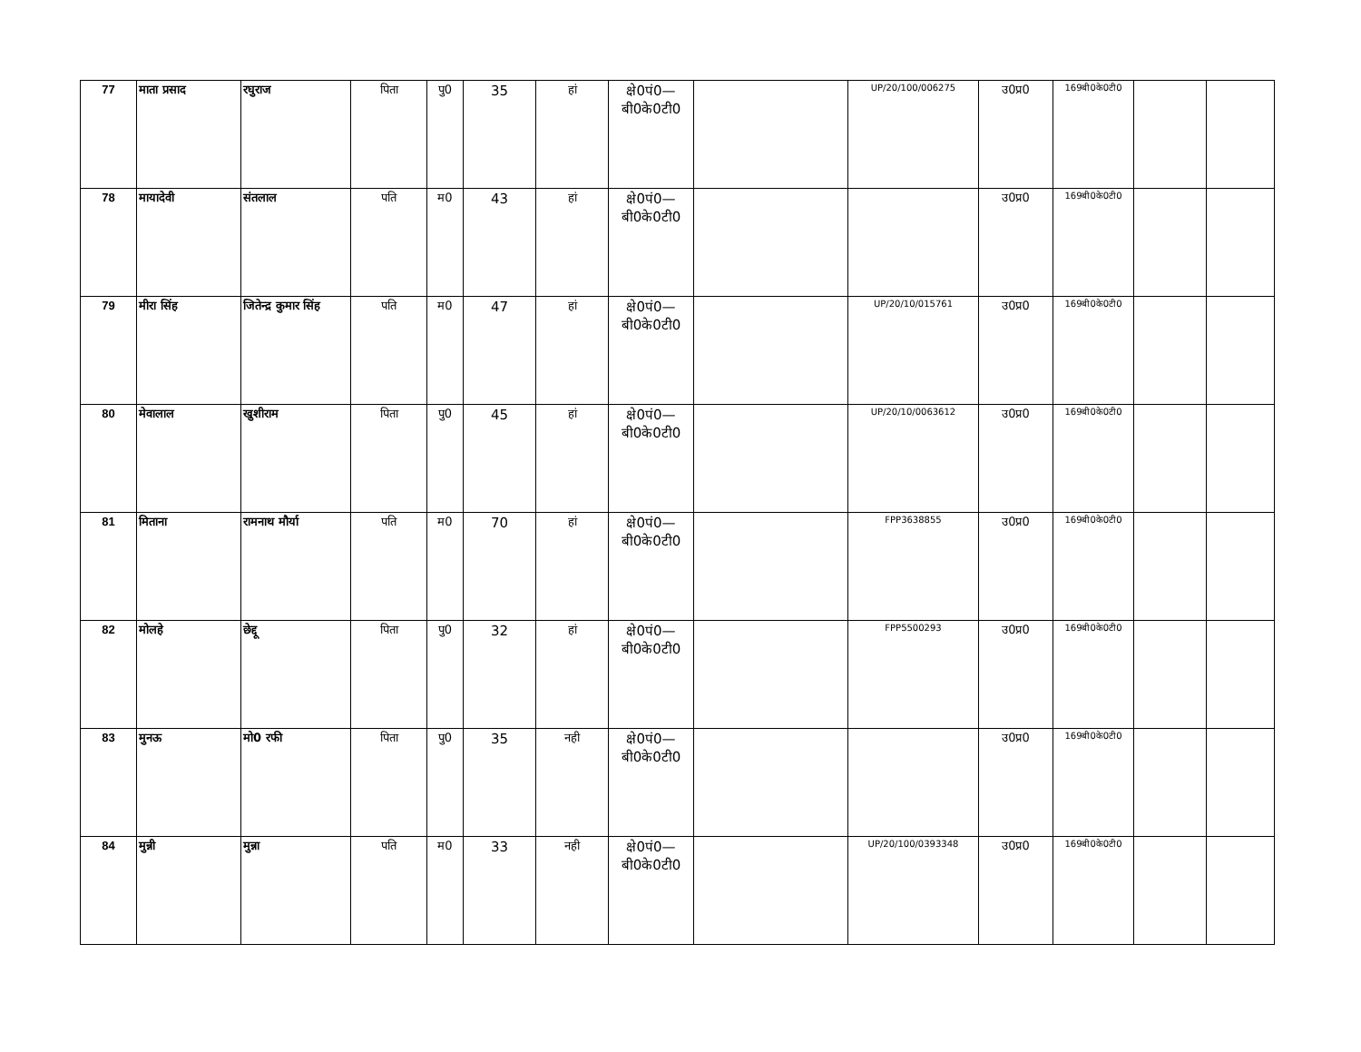| 77 | माता प्रसाद | रघुराज | पिता | पु0 | 35 | हां | क्षे0पं0—बी0के0टी0 | | UP/20/100/006275 | उ0प्र0 | 169बी0के0टी0 | | |
| 78 | मायादेवी | संतलाल | पति | म0 | 43 | हां | क्षे0पं0—बी0के0टी0 | | | उ0प्र0 | 169बी0के0टी0 | | |
| 79 | मीरा सिंह | जितेन्द्र कुमार सिंह | पति | म0 | 47 | हां | क्षे0पं0—बी0के0टी0 | | UP/20/10/015761 | उ0प्र0 | 169बी0के0टी0 | | |
| 80 | मेवालाल | खुशीराम | पिता | पु0 | 45 | हां | क्षे0पं0—बी0के0टी0 | | UP/20/10/0063612 | उ0प्र0 | 169बी0के0टी0 | | |
| 81 | मिताना | रामनाथ मौर्या | पति | म0 | 70 | हां | क्षे0पं0—बी0के0टी0 | | FPP3638855 | उ0प्र0 | 169बी0के0टी0 | | |
| 82 | मोलहे | छेद्दू | पिता | पु0 | 32 | हां | क्षे0पं0—बी0के0टी0 | | FPP5500293 | उ0प्र0 | 169बी0के0टी0 | | |
| 83 | मुनऊ | मो0 रफी | पिता | पु0 | 35 | नही | क्षे0पं0—बी0के0टी0 | | | उ0प्र0 | 169बी0के0टी0 | | |
| 84 | मुन्नी | मुन्ना | पति | म0 | 33 | नही | क्षे0पं0—बी0के0टी0 | | UP/20/100/0393348 | उ0प्र0 | 169बी0के0टी0 | | |